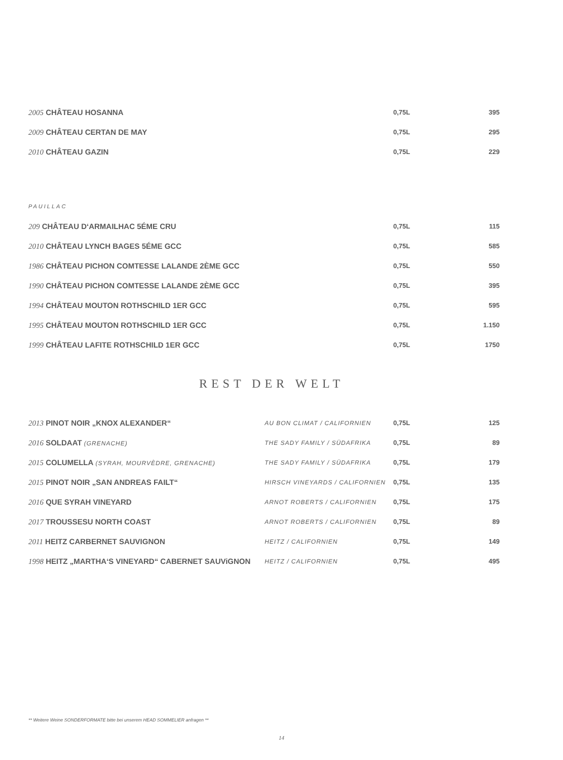| 2005 CHÂTEAU HOSANNA | 0,75L | 395 |
| 2009 CHÂTEAU CERTAN DE MAY | 0,75L | 295 |
| 2010 CHÂTEAU GAZIN | 0,75L | 229 |
PAUILLAC
| 209 CHÂTEAU D‘ARMAILHAC 5ÉME CRU | 0,75L | 115 |
| 2010 CHÂTEAU LYNCH BAGES 5ÉME GCC | 0,75L | 585 |
| 1986 CHÂTEAU PICHON COMTESSE LALANDE 2ÈME GCC | 0,75L | 550 |
| 1990 CHÂTEAU PICHON COMTESSE LALANDE 2ÈME GCC | 0,75L | 395 |
| 1994 CHÂTEAU MOUTON ROTHSCHILD 1ER GCC | 0,75L | 595 |
| 1995 CHÂTEAU MOUTON ROTHSCHILD 1ER GCC | 0,75L | 1.150 |
| 1999 CHÂTEAU LAFITE ROTHSCHILD 1ER GCC | 0,75L | 1750 |
REST DER WELT
| 2013 PINOT NOIR „KNOX ALEXANDER“ | AU BON CLIMAT / CALIFORNIEN | 0,75L | 125 |
| 2016 SOLDAAT (GRENACHE) | THE SADY FAMILY / SÜDAFRIKA | 0,75L | 89 |
| 2015 COLUMELLA (SYRAH, MOURVÈDRE, GRENACHE) | THE SADY FAMILY / SÜDAFRIKA | 0,75L | 179 |
| 2015 PINOT NOIR „SAN ANDREAS FAILT“ | HIRSCH VINEYARDS / CALIFORNIEN | 0,75L | 135 |
| 2016 QUE SYRAH VINEYARD | ARNOT ROBERTS / CALIFORNIEN | 0,75L | 175 |
| 2017 TROUSSESU NORTH COAST | ARNOT ROBERTS / CALIFORNIEN | 0,75L | 89 |
| 2011 HEITZ CARBERNET SAUVIGNON | HEITZ / CALIFORNIEN | 0,75L | 149 |
| 1998 HEITZ „MARTHA‘S VINEYARD“ CABERNET SAUViGNON | HEITZ / CALIFORNIEN | 0,75L | 495 |
** Weitere Weine SONDERFORMATE bitte bei unserem HEAD SOMMELIER anfragen **
14